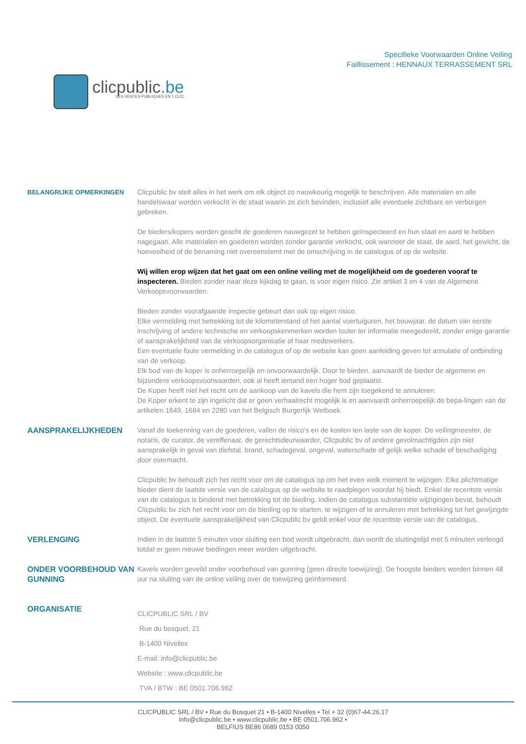clicpublic.be
LES VENTES PUBLIQUES EN 1 CLIC
Specifieke Voorwaarden Online Veiling
Faillissement : HENNAUX TERRASSEMENT SRL
BELANGRIJKE OPMERKINGEN Clicpublic bv stelt alles in het werk om elk object zo nauwkeurig mogelijk te beschrijven. Alle materialen en alle handelswaar worden verkocht in de staat waarin ze zich bevinden, inclusief alle eventuele zichtbare en verborgen gebreken.
De bieders/kopers worden geacht de goederen nauwgezet te hebben geïnspecteerd en hun staat en aard te hebben nagegaan. Alle materialen en goederen worden zonder garantie verkocht, ook wanneer de staat, de aard, het gewicht, de hoeveelheid of de benaming niet overeenstemt met de omschrijving in de catalogus of op de website.
Wij willen erop wijzen dat het gaat om een online veiling met de mogelijkheid om de goederen vooraf te inspecteren. Bieden zonder naar deze kijkdag te gaan, is voor eigen risico. Zie artikel 3 en 4 van de Algemene Verkoopsvoorwaarden.
Bieden zonder voorafgaande inspectie gebeurt dan ook op eigen risico.
Elke vermelding met betrekking tot de kilometerstand of het aantal voertuiguren, het bouwjaar, de datum van eerste inschrijving of andere technische en verkoopskenmerken worden louter ter informatie meegedeeld, zonder enige garantie of aansprakelijkheid van de verkoopsorganisatie of haar medewerkers.
Een eventuele foute vermelding in de catalogus of op de website kan geen aanleiding geven tot annulatie of ontbinding van de verkoop.
Elk bod van de koper is onherroepelijk en onvoorwaardelijk. Door te bieden, aanvaardt de bieder de algemene en bijzondere verkoopsvoorwaarden, ook al heeft iemand een hoger bod geplaatst.
De Koper heeft niet het recht om de aankoop van de kavels die hem zijn toegekend te annuleren.
De Koper erkent te zijn ingelicht dat er geen verhaalrecht mogelijk is en aanvaardt onherroepelijk de bepa-lingen van de artikelen 1649, 1684 en 2280 van het Belgisch Burgerlijk Wetboek.
AANSPRAKELIJKHEDEN Vanaf de toekenning van de goederen, vallen de risico's en de kosten ten laste van de koper. De veilingmeester, de notaris, de curator, de vereffenaar, de gerechtsdeurwaarder, Clicpublic bv of andere gevolmachtigden zijn niet aansprakelijk in geval van diefstal, brand, schadegeval, ongeval, waterschade of gelijk welke schade of beschadiging door overmacht.
Clicpublic bv behoudt zich het recht voor om de catalogus op om het even welk moment te wijzigen. Elke plichtmatige bieder dient de laatste versie van de catalogus op de website te raadplegen voordat hij biedt. Enkel de recentste versie van de catalogus is bindend met betrekking tot de bieding. Indien de catalogus substantiële wijzigingen bevat, behoudt Clicpublic bv zich het recht voor om de bieding op te starten, te wijzigen of te annuleren met betrekking tot het gewijzigde object. De eventuele aansprakelijkheid van Clicpublic bv geldt enkel voor de recentste versie van de catalogus.
VERLENGING Indien in de laatste 5 minuten voor sluiting een bod wordt uitgebracht, dan wordt de sluitingstijd met 5 minuten verlengd totdat er geen nieuwe biedingen meer worden uitgebracht.
ONDER VOORBEHOUD VAN GUNNING
Kavels worden geveild onder voorbehoud van gunning (geen directe toewijzing). De hoogste bieders worden binnen 48 uur na sluiting van de online veiling over de toewijzing geïnformeerd.
ORGANISATIE
CLICPUBLIC SRL / BV
Rue du bosquet, 21
B-1400 Nivelles
E-mail: info@clicpublic.be
Website : www.clicpublic.be
TVA / BTW : BE 0501.706.962
CLICPUBLIC SRL / BV • Rue du Bosquet 21 • B-1400 Nivelles • Tel + 32 (0)67-44.26.17
info@clicpublic.be • www.clicpublic.be • BE 0501.706.962 •
BELFIUS BE86 0689 0153 0050